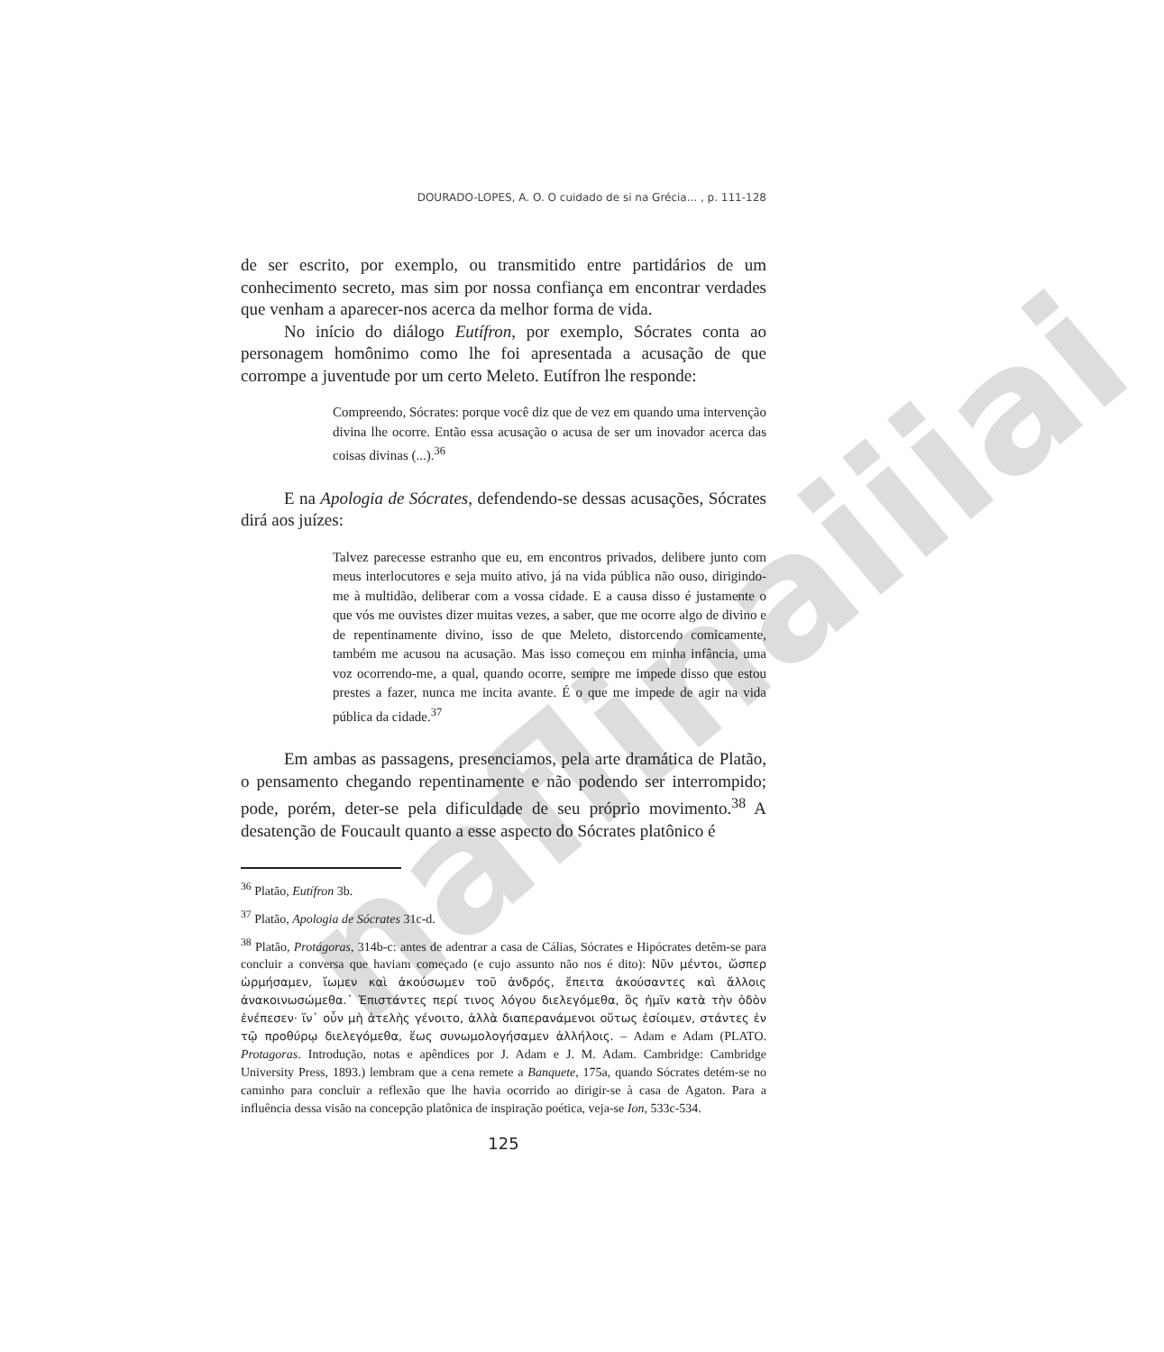naflinaiiiai
DOURADO-LOPES, A. O. O cuidado de si na Grécia... , p. 111-128
de ser escrito, por exemplo, ou transmitido entre partidários de um conhecimento secreto, mas sim por nossa confiança em encontrar verdades que venham a aparecer-nos acerca da melhor forma de vida.
No início do diálogo Eutífron, por exemplo, Sócrates conta ao personagem homônimo como lhe foi apresentada a acusação de que corrompe a juventude por um certo Meleto. Eutífron lhe responde:
Compreendo, Sócrates: porque você diz que de vez em quando uma intervenção divina lhe ocorre. Então essa acusação o acusa de ser um inovador acerca das coisas divinas (...).<sup>36</sup>
E na Apologia de Sócrates, defendendo-se dessas acusações, Sócrates dirá aos juízes:
Talvez parecesse estranho que eu, em encontros privados, delibere junto com meus interlocutores e seja muito ativo, já na vida pública não ouso, dirigindo-me à multidão, deliberar com a vossa cidade. E a causa disso é justamente o que vós me ouvistes dizer muitas vezes, a saber, que me ocorre algo de divino e de repentinamente divino, isso de que Meleto, distorcendo comicamente, também me acusou na acusação. Mas isso começou em minha infância, uma voz ocorrendo-me, a qual, quando ocorre, sempre me impede disso que estou prestes a fazer, nunca me incita avante. É o que me impede de agir na vida pública da cidade.<sup>37</sup>
Em ambas as passagens, presenciamos, pela arte dramática de Platão, o pensamento chegando repentinamente e não podendo ser interrompido; pode, porém, deter-se pela dificuldade de seu próprio movimento.<sup>38</sup> A desatenção de Foucault quanto a esse aspecto do Sócrates platônico é
<sup>36</sup> Platão, Eutífron 3b.
<sup>37</sup> Platão, Apologia de Sócrates 31c-d.
<sup>38</sup> Platão, Protágoras, 314b-c: antes de adentrar a casa de Cálias, Sócrates e Hipócrates detêm-se para concluir a conversa que haviam começado (e cujo assunto não nos é dito): Νῦν μέντοι, ὥσπερ ὡρμήσαμεν, ἴωμεν καὶ ἀκούσωμεν τοῦ ἀνδρός, ἔπειτα ἀκούσαντες καὶ ἄλλοις ἀνακοινωσώμεθα.᾽ Ἐπιστάντες περί τινος λόγου διελεγόμεθα, ὃς ἡμῖν κατὰ τὴν ὁδὸν ἐνέπεσεν· ἵν᾽ οὖν μὴ ἀτελὴς γένοιτο, ἀλλὰ διαπερανάμενοι οὕτως ἐσίοιμεν, στάντες ἐν τῷ προθύρῳ διελεγόμεθα, ἕως συνωμολογήσαμεν ἀλλήλοις. – Adam e Adam (PLATO. Protagoras. Introdução, notas e apêndices por J. Adam e J. M. Adam. Cambridge: Cambridge University Press, 1893.) lembram que a cena remete a Banquete, 175a, quando Sócrates detém-se no caminho para concluir a reflexão que lhe havia ocorrido ao dirigir-se à casa de Agaton. Para a influência dessa visão na concepção platônica de inspiração poética, veja-se Ion, 533c-534.
125